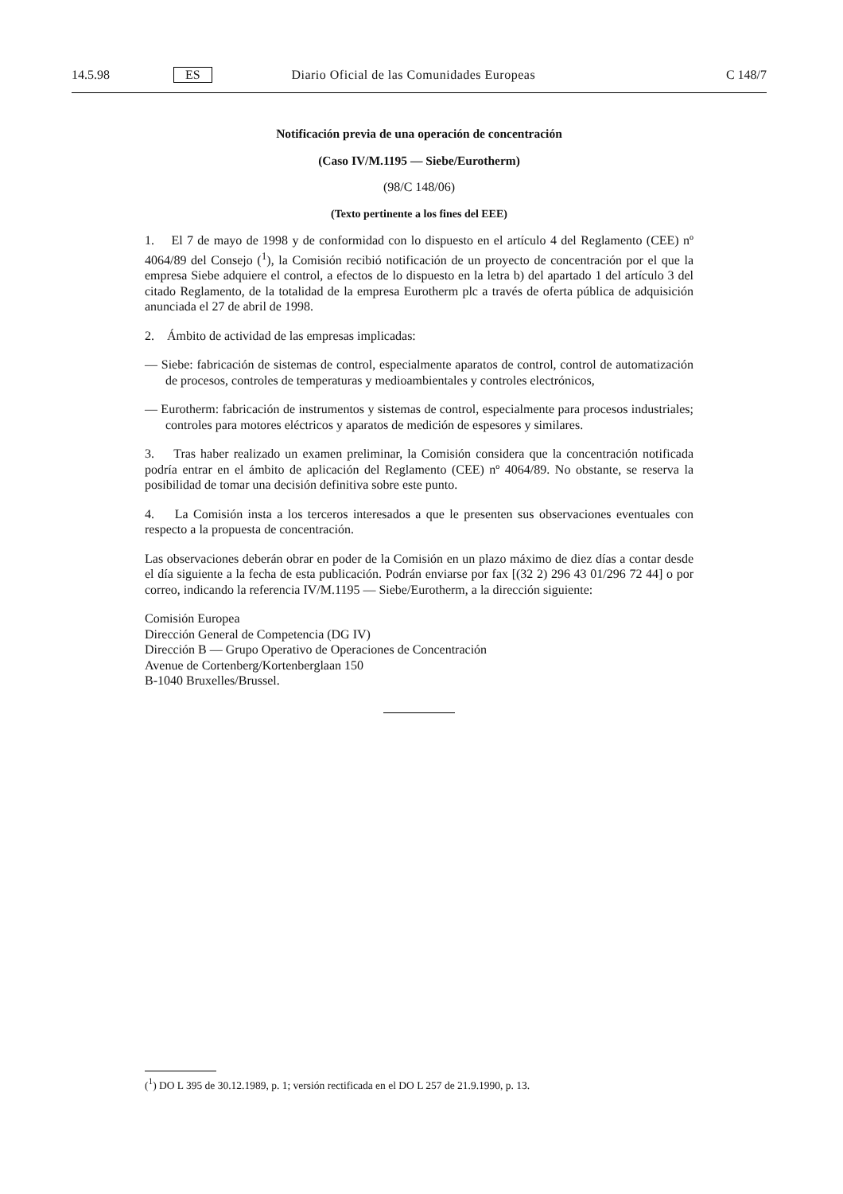14.5.98 ES Diario Oficial de las Comunidades Europeas C 148/7
Notificación previa de una operación de concentración
(Caso IV/M.1195 — Siebe/Eurotherm)
(98/C 148/06)
(Texto pertinente a los fines del EEE)
1. El 7 de mayo de 1998 y de conformidad con lo dispuesto en el artículo 4 del Reglamento (CEE) nº 4064/89 del Consejo (<sup>1</sup>), la Comisión recibió notificación de un proyecto de concentración por el que la empresa Siebe adquiere el control, a efectos de lo dispuesto en la letra b) del apartado 1 del artículo 3 del citado Reglamento, de la totalidad de la empresa Eurotherm plc a través de oferta pública de adquisición anunciada el 27 de abril de 1998.
2. Ámbito de actividad de las empresas implicadas:
— Siebe: fabricación de sistemas de control, especialmente aparatos de control, control de automatización de procesos, controles de temperaturas y medioambientales y controles electrónicos,
— Eurotherm: fabricación de instrumentos y sistemas de control, especialmente para procesos industriales; controles para motores eléctricos y aparatos de medición de espesores y similares.
3. Tras haber realizado un examen preliminar, la Comisión considera que la concentración notificada podría entrar en el ámbito de aplicación del Reglamento (CEE) nº 4064/89. No obstante, se reserva la posibilidad de tomar una decisión definitiva sobre este punto.
4. La Comisión insta a los terceros interesados a que le presenten sus observaciones eventuales con respecto a la propuesta de concentración.
Las observaciones deberán obrar en poder de la Comisión en un plazo máximo de diez días a contar desde el día siguiente a la fecha de esta publicación. Podrán enviarse por fax [(32 2) 296 43 01/296 72 44] o por correo, indicando la referencia IV/M.1195 — Siebe/Eurotherm, a la dirección siguiente:
Comisión Europea
Dirección General de Competencia (DG IV)
Dirección B — Grupo Operativo de Operaciones de Concentración
Avenue de Cortenberg/Kortenberglaan 150
B-1040 Bruxelles/Brussel.
(<sup>1</sup>) DO L 395 de 30.12.1989, p. 1; versión rectificada en el DO L 257 de 21.9.1990, p. 13.